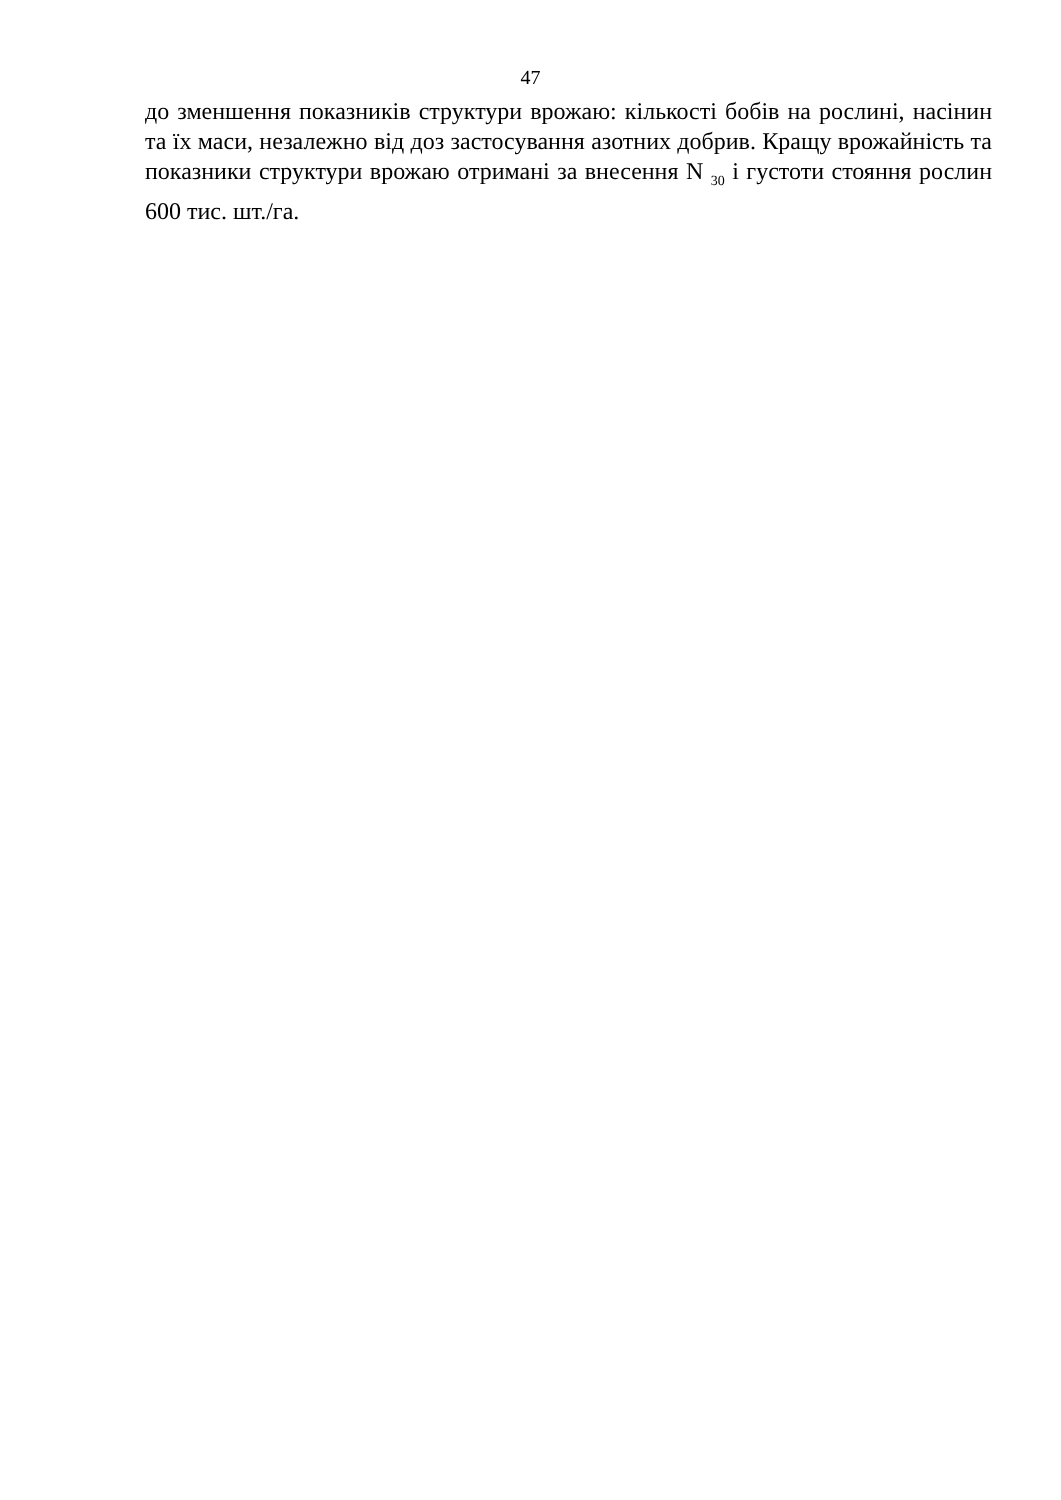47
до зменшення показників структури врожаю: кількості бобів на рослині, насінин та їх маси, незалежно від доз застосування азотних добрив. Кращу врожайність та показники структури врожаю отримані за внесення N <sub>30</sub> і густоти стояння рослин 600 тис. шт./га.